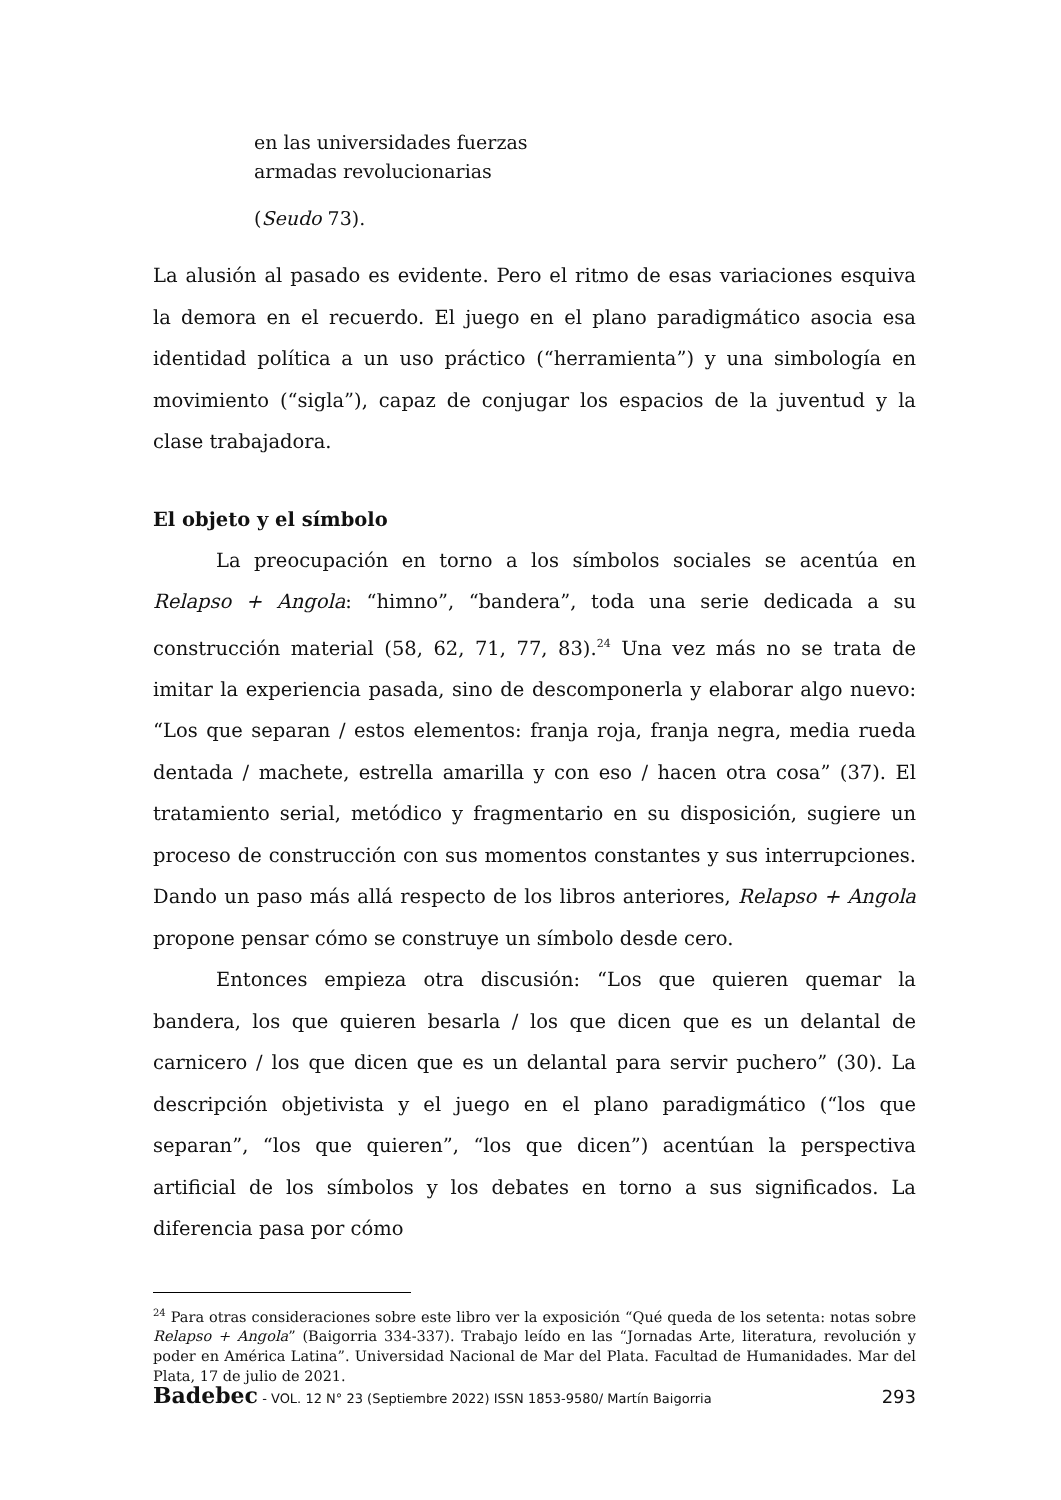en las universidades fuerzas
armadas revolucionarias
(Seudo 73).
La alusión al pasado es evidente. Pero el ritmo de esas variaciones esquiva la demora en el recuerdo. El juego en el plano paradigmático asocia esa identidad política a un uso práctico (“herramienta”) y una simbología en movimiento (“sigla”), capaz de conjugar los espacios de la juventud y la clase trabajadora.
El objeto y el símbolo
La preocupación en torno a los símbolos sociales se acentúa en Relapso + Angola: “himno”, “bandera”, toda una serie dedicada a su construcción material (58, 62, 71, 77, 83).<sup>24</sup> Una vez más no se trata de imitar la experiencia pasada, sino de descomponerla y elaborar algo nuevo: “Los que separan / estos elementos: franja roja, franja negra, media rueda dentada / machete, estrella amarilla y con eso / hacen otra cosa” (37). El tratamiento serial, metódico y fragmentario en su disposición, sugiere un proceso de construcción con sus momentos constantes y sus interrupciones. Dando un paso más allá respecto de los libros anteriores, Relapso + Angola propone pensar cómo se construye un símbolo desde cero.
Entonces empieza otra discusión: “Los que quieren quemar la bandera, los que quieren besarla / los que dicen que es un delantal de carnicero / los que dicen que es un delantal para servir puchero” (30). La descripción objetivista y el juego en el plano paradigmático (“los que separan”, “los que quieren”, “los que dicen”) acentúan la perspectiva artificial de los símbolos y los debates en torno a sus significados. La diferencia pasa por cómo
<sup>24</sup> Para otras consideraciones sobre este libro ver la exposición “Qué queda de los setenta: notas sobre Relapso + Angola” (Baigorria 334-337). Trabajo leído en las “Jornadas Arte, literatura, revolución y poder en América Latina”. Universidad Nacional de Mar del Plata. Facultad de Humanidades. Mar del Plata, 17 de julio de 2021.
Badebec - VOL. 12 N° 23 (Septiembre 2022) ISSN 1853-9580/ Martín Baigorria 293